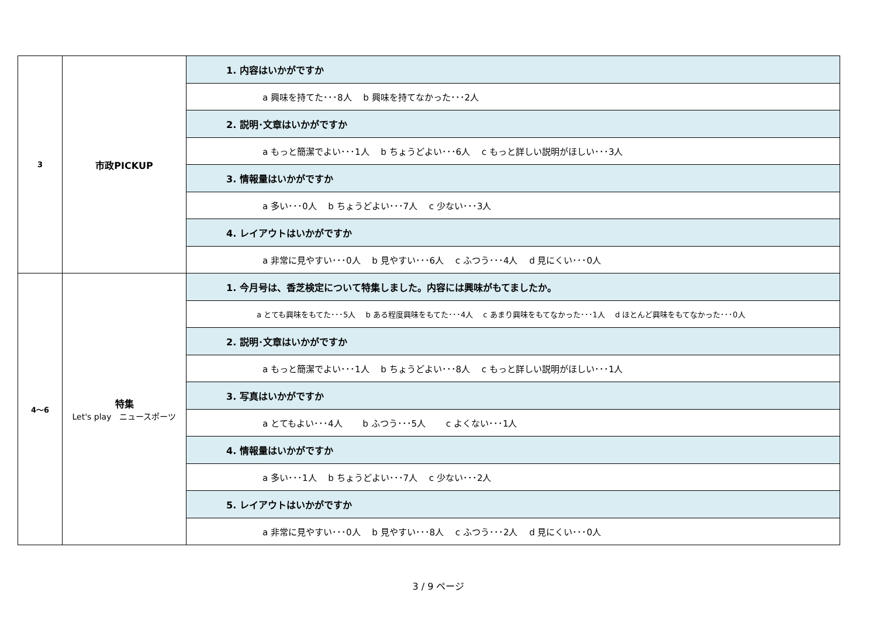| 3 | 市政PICKUP | 1. 内容はいかがですか |
| | | a 興味を持てた･･･8人 b 興味を持てなかった･･･2人 |
| | | 2. 説明･文章はいかがですか |
| | | a もっと簡潔でよい･･･1人 b ちょうどよい･･･6人 c もっと詳しい説明がほしい･･･3人 |
| | | 3. 情報量はいかがですか |
| | | a 多い･･･0人 b ちょうどよい･･･7人 c 少ない･･･3人 |
| | | 4. レイアウトはいかがですか |
| | | a 非常に見やすい･･･0人 b 見やすい･･･6人 c ふつう･･･4人 d 見にくい･･･0人 |
| 4～6 | 特集 Let's play ニュースポーツ | 1. 今月号は、香芝検定について特集しました。内容には興味がもてましたか。 |
| | | a とても興味をもてた･･･5人 b ある程度興味をもてた･･･4人 c あまり興味をもてなかった･･･1人 d ほとんど興味をもてなかった･･･0人 |
| | | 2. 説明･文章はいかがですか |
| | | a もっと簡潔でよい･･･1人 b ちょうどよい･･･8人 c もっと詳しい説明がほしい･･･1人 |
| | | 3. 写真はいかがですか |
| | | a とてもよい･･･4人 b ふつう･･･5人 c よくない･･･1人 |
| | | 4. 情報量はいかがですか |
| | | a 多い･･･1人 b ちょうどよい･･･7人 c 少ない･･･2人 |
| | | 5. レイアウトはいかがですか |
| | | a 非常に見やすい･･･0人 b 見やすい･･･8人 c ふつう･･･2人 d 見にくい･･･0人 |
3 / 9 ページ